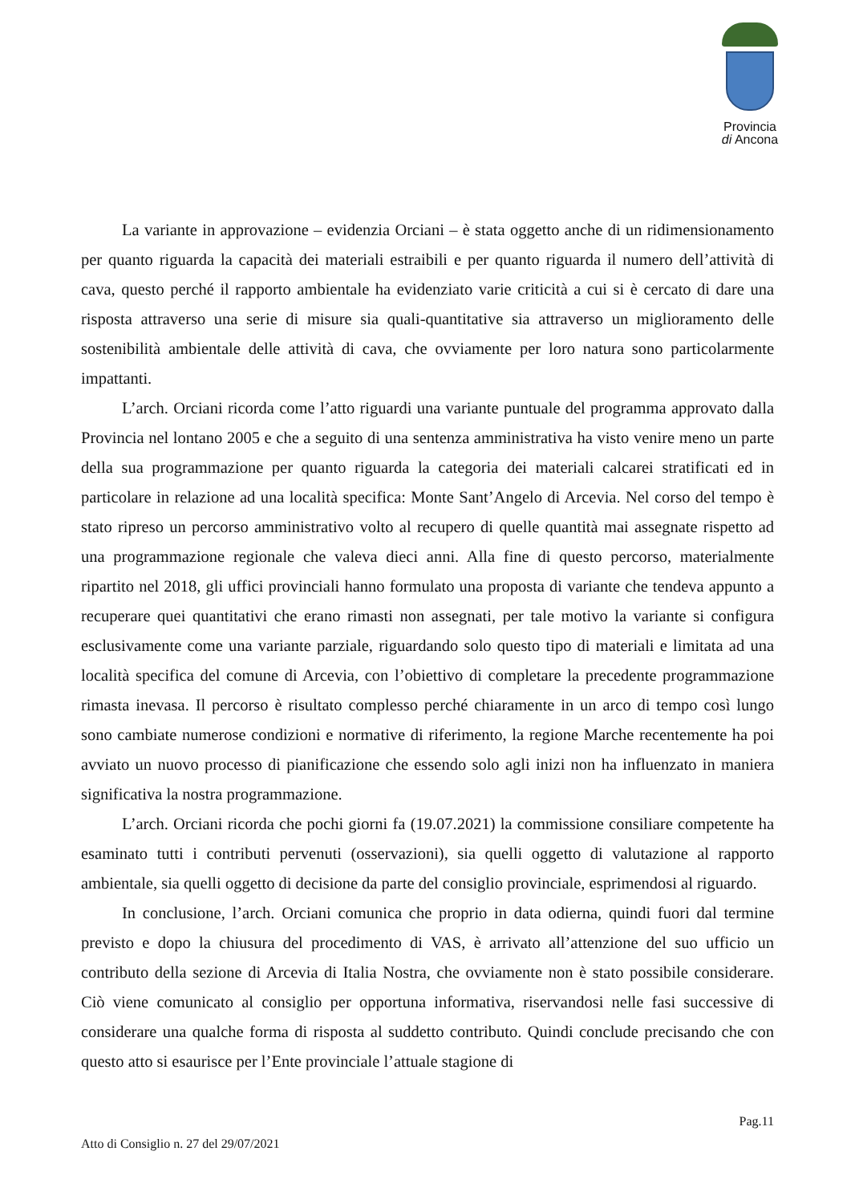Provincia
di Ancona
La variante in approvazione – evidenzia Orciani – è stata oggetto anche di un ridimensionamento per quanto riguarda la capacità dei materiali estraibili e per quanto riguarda il numero dell’attività di cava, questo perché il rapporto ambientale ha evidenziato varie criticità a cui si è cercato di dare una risposta attraverso una serie di misure sia quali-quantitative sia attraverso un miglioramento delle sostenibilità ambientale delle attività di cava, che ovviamente per loro natura sono particolarmente impattanti.
L’arch. Orciani ricorda come l’atto riguardi una variante puntuale del programma approvato dalla Provincia nel lontano 2005 e che a seguito di una sentenza amministrativa ha visto venire meno un parte della sua programmazione per quanto riguarda la categoria dei materiali calcarei stratificati ed in particolare in relazione ad una località specifica: Monte Sant’Angelo di Arcevia. Nel corso del tempo è stato ripreso un percorso amministrativo volto al recupero di quelle quantità mai assegnate rispetto ad una programmazione regionale che valeva dieci anni. Alla fine di questo percorso, materialmente ripartito nel 2018, gli uffici provinciali hanno formulato una proposta di variante che tendeva appunto a recuperare quei quantitativi che erano rimasti non assegnati, per tale motivo la variante si configura esclusivamente come una variante parziale, riguardando solo questo tipo di materiali e limitata ad una località specifica del comune di Arcevia, con l’obiettivo di completare la precedente programmazione rimasta inevasa. Il percorso è risultato complesso perché chiaramente in un arco di tempo così lungo sono cambiate numerose condizioni e normative di riferimento, la regione Marche recentemente ha poi avviato un nuovo processo di pianificazione che essendo solo agli inizi non ha influenzato in maniera significativa la nostra programmazione.
L’arch. Orciani ricorda che pochi giorni fa (19.07.2021) la commissione consiliare competente ha esaminato tutti i contributi pervenuti (osservazioni), sia quelli oggetto di valutazione al rapporto ambientale, sia quelli oggetto di decisione da parte del consiglio provinciale, esprimendosi al riguardo.
In conclusione, l’arch. Orciani comunica che proprio in data odierna, quindi fuori dal termine previsto e dopo la chiusura del procedimento di VAS, è arrivato all’attenzione del suo ufficio un contributo della sezione di Arcevia di Italia Nostra, che ovviamente non è stato possibile considerare. Ciò viene comunicato al consiglio per opportuna informativa, riservandosi nelle fasi successive di considerare una qualche forma di risposta al suddetto contributo. Quindi conclude precisando che con questo atto si esaurisce per l’Ente provinciale l’attuale stagione di
Pag.11
Atto di Consiglio n. 27 del 29/07/2021